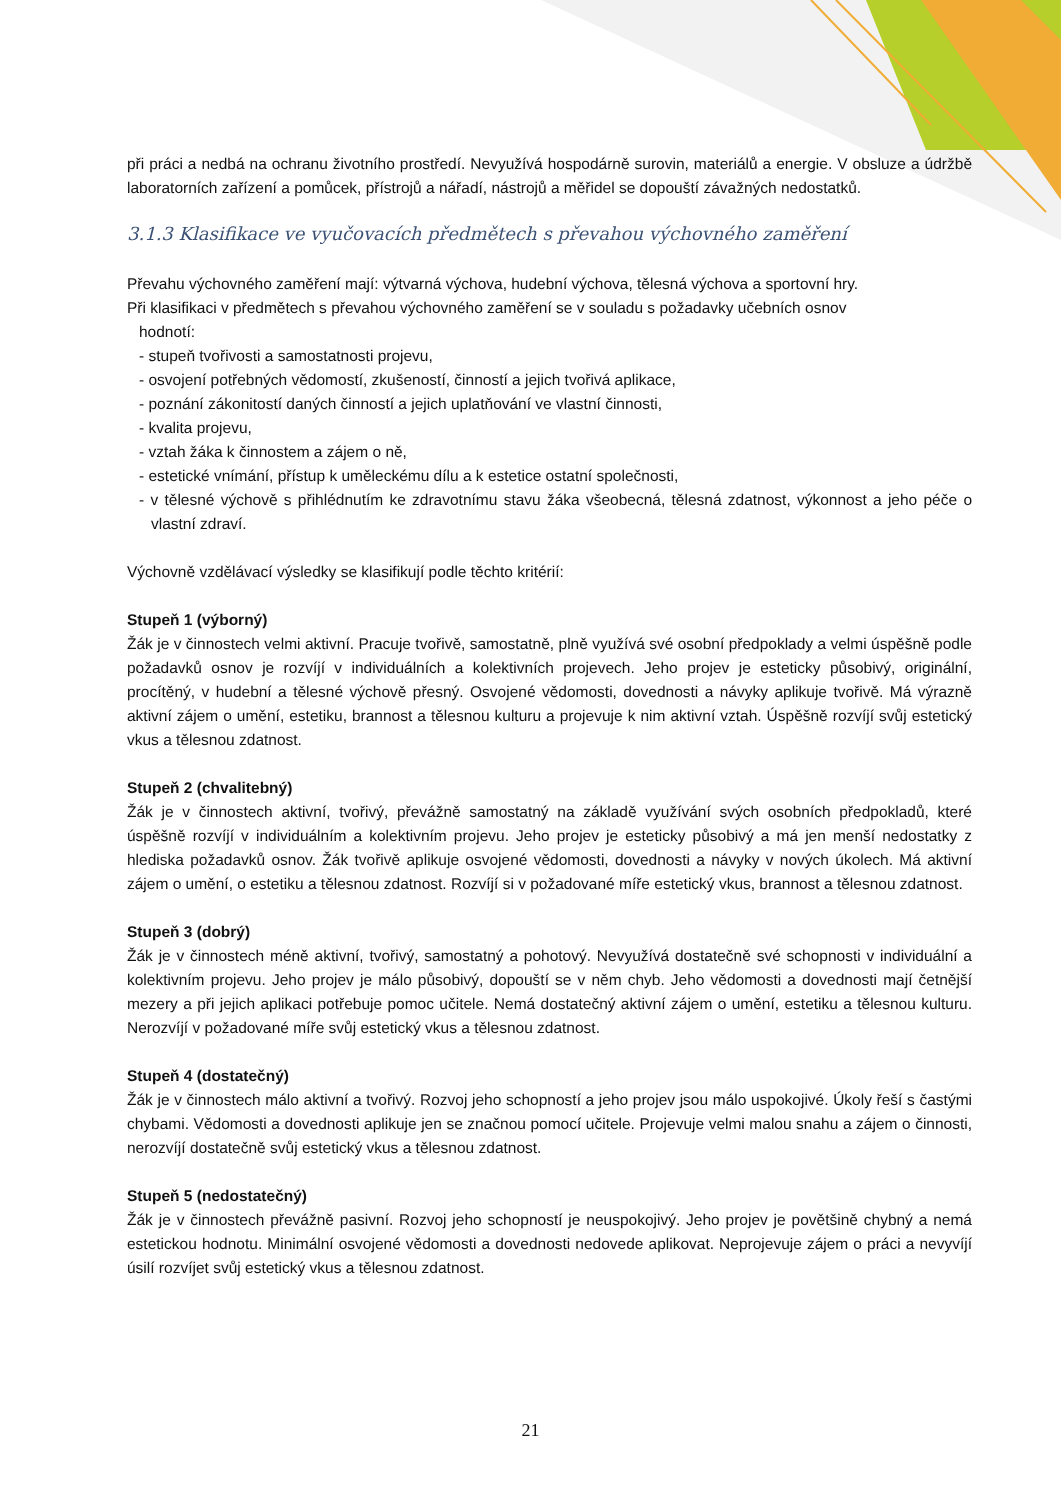při práci a nedbá na ochranu životního prostředí. Nevyužívá hospodárně surovin, materiálů a energie. V obsluze a údržbě laboratorních zařízení a pomůcek, přístrojů a nářadí, nástrojů a měřidel se dopouští závažných nedostatků.
3.1.3 Klasifikace ve vyučovacích předmětech s převahou výchovného zaměření
Převahu výchovného zaměření mají: výtvarná výchova, hudební výchova, tělesná výchova a sportovní hry.
Při klasifikaci v předmětech s převahou výchovného zaměření se v souladu s požadavky učebních osnov
hodnotí:
- stupeň tvořivosti a samostatnosti projevu,
- osvojení potřebných vědomostí, zkušeností, činností a jejich tvořivá aplikace,
- poznání zákonitostí daných činností a jejich uplatňování ve vlastní činnosti,
- kvalita projevu,
- vztah žáka k činnostem a zájem o ně,
- estetické vnímání, přístup k uměleckému dílu a k estetice ostatní společnosti,
- v tělesné výchově s přihlédnutím ke zdravotnímu stavu žáka všeobecná, tělesná zdatnost, výkonnost a jeho péče o vlastní zdraví.
Výchovně vzdělávací výsledky se klasifikují podle těchto kritérií:
Stupeň 1 (výborný)
Žák je v činnostech velmi aktivní. Pracuje tvořivě, samostatně, plně využívá své osobní předpoklady a velmi úspěšně podle požadavků osnov je rozvíjí v individuálních a kolektivních projevech. Jeho projev je esteticky působivý, originální, procítěný, v hudební a tělesné výchově přesný. Osvojené vědomosti, dovednosti a návyky aplikuje tvořivě. Má výrazně aktivní zájem o umění, estetiku, brannost a tělesnou kulturu a projevuje k nim aktivní vztah. Úspěšně rozvíjí svůj estetický vkus a tělesnou zdatnost.
Stupeň 2 (chvalitebný)
Žák je v činnostech aktivní, tvořivý, převážně samostatný na základě využívání svých osobních předpokladů, které úspěšně rozvíjí v individuálním a kolektivním projevu. Jeho projev je esteticky působivý a má jen menší nedostatky z hlediska požadavků osnov. Žák tvořivě aplikuje osvojené vědomosti, dovednosti a návyky v nových úkolech. Má aktivní zájem o umění, o estetiku a tělesnou zdatnost. Rozvíjí si v požadované míře estetický vkus, brannost a tělesnou zdatnost.
Stupeň 3 (dobrý)
Žák je v činnostech méně aktivní, tvořivý, samostatný a pohotový. Nevyužívá dostatečně své schopnosti v individuální a kolektivním projevu. Jeho projev je málo působivý, dopouští se v něm chyb. Jeho vědomosti a dovednosti mají četnější mezery a při jejich aplikaci potřebuje pomoc učitele. Nemá dostatečný aktivní zájem o umění, estetiku a tělesnou kulturu. Nerozvíjí v požadované míře svůj estetický vkus a tělesnou zdatnost.
Stupeň 4 (dostatečný)
Žák je v činnostech málo aktivní a tvořivý. Rozvoj jeho schopností a jeho projev jsou málo uspokojivé. Úkoly řeší s častými chybami. Vědomosti a dovednosti aplikuje jen se značnou pomocí učitele. Projevuje velmi malou snahu a zájem o činnosti, nerozvíjí dostatečně svůj estetický vkus a tělesnou zdatnost.
Stupeň 5 (nedostatečný)
Žák je v činnostech převážně pasivní. Rozvoj jeho schopností je neuspokojivý. Jeho projev je povětšině chybný a nemá estetickou hodnotu. Minimální osvojené vědomosti a dovednosti nedovede aplikovat. Neprojevuje zájem o práci a nevyvíjí úsilí rozvíjet svůj estetický vkus a tělesnou zdatnost.
21